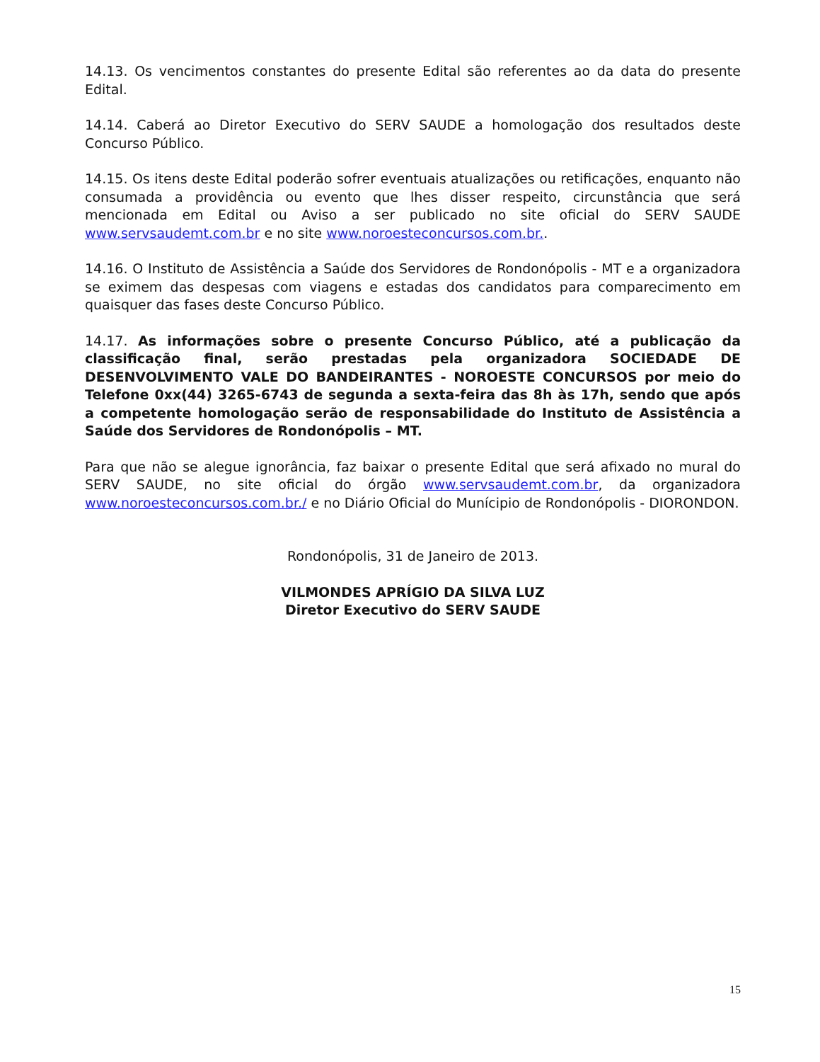14.13. Os vencimentos constantes do presente Edital são referentes ao da data do presente Edital.
14.14. Caberá ao Diretor Executivo do SERV SAUDE a homologação dos resultados deste Concurso Público.
14.15. Os itens deste Edital poderão sofrer eventuais atualizações ou retificações, enquanto não consumada a providência ou evento que lhes disser respeito, circunstância que será mencionada em Edital ou Aviso a ser publicado no site oficial do SERV SAUDE www.servsaudemt.com.br e no site www.noroesteconcursos.com.br..
14.16. O Instituto de Assistência a Saúde dos Servidores de Rondonópolis - MT e a organizadora se eximem das despesas com viagens e estadas dos candidatos para comparecimento em quaisquer das fases deste Concurso Público.
14.17. As informações sobre o presente Concurso Público, até a publicação da classificação final, serão prestadas pela organizadora SOCIEDADE DE DESENVOLVIMENTO VALE DO BANDEIRANTES - NOROESTE CONCURSOS por meio do Telefone 0xx(44) 3265-6743 de segunda a sexta-feira das 8h às 17h, sendo que após a competente homologação serão de responsabilidade do Instituto de Assistência a Saúde dos Servidores de Rondonópolis – MT.
Para que não se alegue ignorância, faz baixar o presente Edital que será afixado no mural do SERV SAUDE, no site oficial do órgão www.servsaudemt.com.br, da organizadora www.noroesteconcursos.com.br./ e no Diário Oficial do Munícipio de Rondonópolis - DIORONDON.
Rondonópolis, 31 de Janeiro de 2013.
VILMONDES APRÍGIO DA SILVA LUZ
Diretor Executivo do SERV SAUDE
15